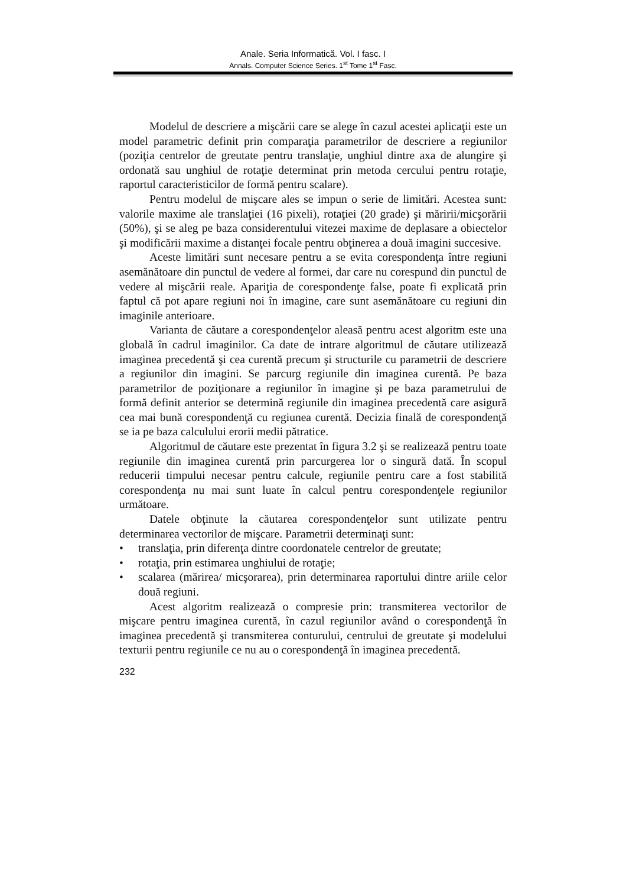Anale. Seria Informatică. Vol. I fasc. I
Annals. Computer Science Series. 1<sup>st</sup> Tome 1<sup>st</sup> Fasc.
Modelul de descriere a mişcării care se alege în cazul acestei aplicaţii este un model parametric definit prin comparaţia parametrilor de descriere a regiunilor (poziţia centrelor de greutate pentru translaţie, unghiul dintre axa de alungire şi ordonată sau unghiul de rotaţie determinat prin metoda cercului pentru rotaţie, raportul caracteristicilor de formă pentru scalare).
Pentru modelul de mişcare ales se impun o serie de limitări. Acestea sunt: valorile maxime ale translaţiei (16 pixeli), rotaţiei (20 grade) şi măririi/micşorării (50%), şi se aleg pe baza considerentului vitezei maxime de deplasare a obiectelor şi modificării maxime a distanţei focale pentru obţinerea a două imagini succesive.
Aceste limitări sunt necesare pentru a se evita corespondenţa între regiuni asemănătoare din punctul de vedere al formei, dar care nu corespund din punctul de vedere al mişcării reale. Apariţia de corespondenţe false, poate fi explicată prin faptul că pot apare regiuni noi în imagine, care sunt asemănătoare cu regiuni din imaginile anterioare.
Varianta de căutare a corespondenţelor aleasă pentru acest algoritm este una globală în cadrul imaginilor. Ca date de intrare algoritmul de căutare utilizează imaginea precedentă şi cea curentă precum şi structurile cu parametrii de descriere a regiunilor din imagini. Se parcurg regiunile din imaginea curentă. Pe baza parametrilor de poziţionare a regiunilor în imagine şi pe baza parametrului de formă definit anterior se determină regiunile din imaginea precedentă care asigură cea mai bună corespondenţă cu regiunea curentă. Decizia finală de corespondenţă se ia pe baza calculului erorii medii pătratice.
Algoritmul de căutare este prezentat în figura 3.2 şi se realizează pentru toate regiunile din imaginea curentă prin parcurgerea lor o singură dată. În scopul reducerii timpului necesar pentru calcule, regiunile pentru care a fost stabilită corespondenţa nu mai sunt luate în calcul pentru corespondenţele regiunilor următoare.
Datele obţinute la căutarea corespondenţelor sunt utilizate pentru determinarea vectorilor de mişcare. Parametrii determinaţi sunt:
• translaţia, prin diferenţa dintre coordonatele centrelor de greutate;
• rotaţia, prin estimarea unghiului de rotaţie;
• scalarea (mărirea/ micşorarea), prin determinarea raportului dintre ariile celor două regiuni.
Acest algoritm realizează o compresie prin: transmiterea vectorilor de mişcare pentru imaginea curentă, în cazul regiunilor având o corespondenţă în imaginea precedentă şi transmiterea conturului, centrului de greutate şi modelului texturii pentru regiunile ce nu au o corespondenţă în imaginea precedentă.
232